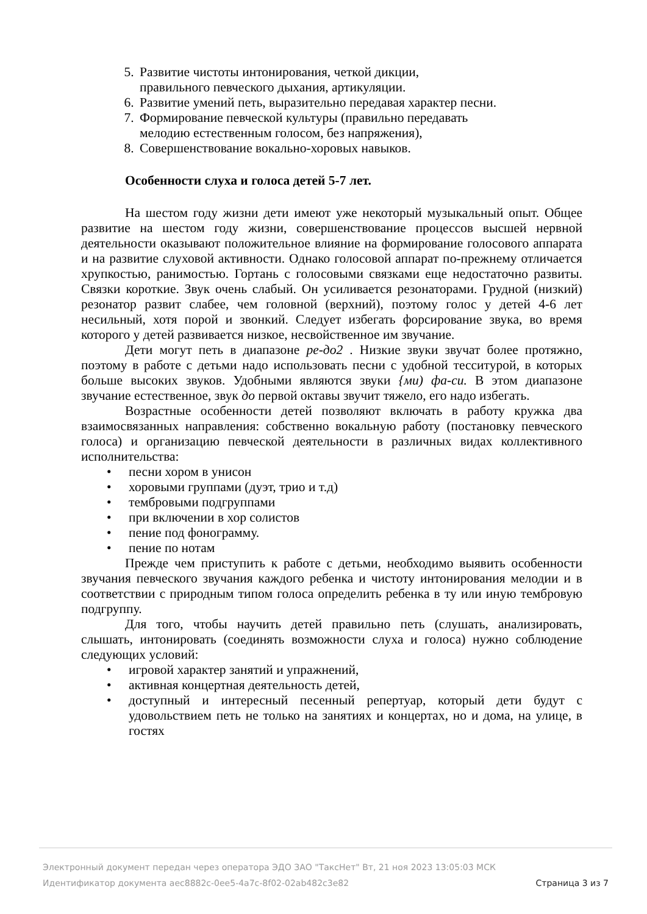5. Развитие чистоты интонирования, четкой дикции,
правильного певческого дыхания, артикуляции.
6. Развитие умений петь, выразительно передавая характер песни.
7. Формирование певческой культуры (правильно передавать
мелодию естественным голосом, без напряжения),
8. Совершенствование вокально-хоровых навыков.
Особенности слуха и голоса детей 5-7 лет.
На шестом году жизни дети имеют уже некоторый музыкальный опыт. Общее развитие на шестом году жизни, совершенствование процессов высшей нервной деятельности оказывают положительное влияние на формирование голосового аппарата и на развитие слуховой активности. Однако голосовой аппарат по-прежнему отличается хрупкостью, ранимостью. Гортань с голосовыми связками еще недостаточно развиты. Связки короткие. Звук очень слабый. Он усиливается резонаторами. Грудной (низкий) резонатор развит слабее, чем головной (верхний), поэтому голос у детей 4-6 лет несильный, хотя порой и звонкий. Следует избегать форсирование звука, во время которого у детей развивается низкое, несвойственное им звучание.
Дети могут петь в диапазоне ре-до2 . Низкие звуки звучат более протяжно, поэтому в работе с детьми надо использовать песни с удобной тесситурой, в которых больше высоких звуков. Удобными являются звуки {ми) фа-си. В этом диапазоне звучание естественное, звук до первой октавы звучит тяжело, его надо избегать.
Возрастные особенности детей позволяют включать в работу кружка два взаимосвязанных направления: собственно вокальную работу (постановку певческого голоса) и организацию певческой деятельности в различных видах коллективного исполнительства:
• песни хором в унисон
• хоровыми группами (дуэт, трио и т.д)
• тембровыми подгруппами
• при включении в хор солистов
• пение под фонограмму.
• пение по нотам
Прежде чем приступить к работе с детьми, необходимо выявить особенности звучания певческого звучания каждого ребенка и чистоту интонирования мелодии и в соответствии с природным типом голоса определить ребенка в ту или иную тембровую подгруппу.
Для того, чтобы научить детей правильно петь (слушать, анализировать, слышать, интонировать (соединять возможности слуха и голоса) нужно соблюдение следующих условий:
• игровой характер занятий и упражнений,
• активная концертная деятельность детей,
• доступный и интересный песенный репертуар, который дети будут с удовольствием петь не только на занятиях и концертах, но и дома, на улице, в гостях
Электронный документ передан через оператора ЭДО ЗАО "ТаксНет" Вт, 21 ноя 2023 13:05:03 МСК
Идентификатор документа aec8882c-0ee5-4a7c-8f02-02ab482c3e82 Страница 3 из 7